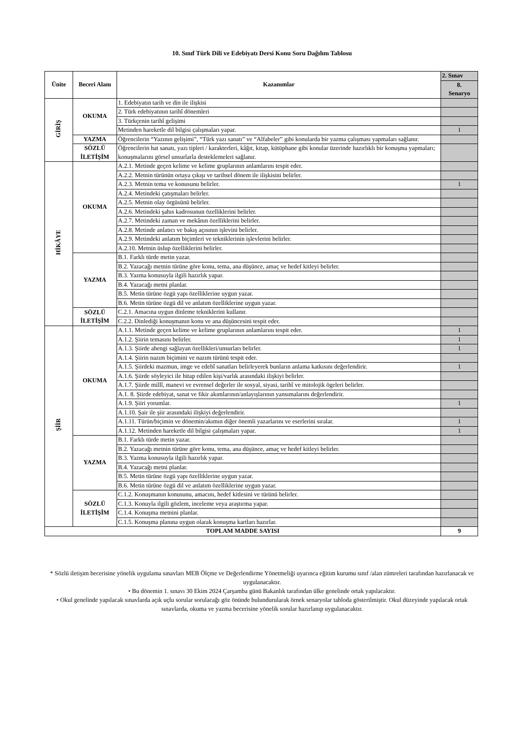10. Sınıf Türk Dili ve Edebiyatı Dersi Konu Soru Dağılım Tablosu
| Ünite | Beceri Alanı | Kazanımlar | 2. Sınav |
| --- | --- | --- | --- |
| | | | 8. Senaryo |
| GİRİŞ | OKUMA | 1. Edebiyatın tarih ve din ile ilişkisi | |
| | | 2. Türk edebiyatının tarihî dönemleri | |
| | | 3. Türkçenin tarihî gelişimi | |
| | | Metinden hareketle dil bilgisi çalışmaları yapar. | 1 |
| | YAZMA | Öğrencilerin “Yazının gelişimi”, “Türk yazı sanatı” ve “Alfabeler” gibi konularda bir yazma çalışması yapmaları sağlanır. | |
| | SÖZLÜ İLETİŞİM | Öğrencilerin hat sanatı, yazı tipleri / karakterleri, kâğıt, kitap, kütüphane gibi konular üzerinde hazırlıklı bir konuşma yapmaları; konuşmalarını görsel unsurlarla desteklemeleri sağlanır. | |
| HİKÂYE | OKUMA | A.2.1. Metinde geçen kelime ve kelime gruplarının anlamlarını tespit eder. | |
| | | A.2.2. Metnin türünün ortaya çıkışı ve tarihsel dönem ile ilişkisini belirler. | |
| | | A.2.3. Metnin tema ve konusunu belirler. | 1 |
| | | A.2.4. Metindeki çatışmaları belirler. | |
| | | A.2.5. Metnin olay örgüsünü belirler. | |
| | | A.2.6. Metindeki şahıs kadrosunun özelliklerini belirler. | |
| | | A.2.7. Metindeki zaman ve mekânın özelliklerini belirler. | |
| | | A.2.8. Metinde anlatıcı ve bakış açısının işlevini belirler. | |
| | | A.2.9. Metindeki anlatım biçimleri ve tekniklerinin işlevlerini belirler. | |
| | | A.2.10. Metnin üslup özelliklerini belirler. | |
| | YAZMA | B.1. Farklı türde metin yazar. | |
| | | B.2. Yazacağı metnin türüne göre konu, tema, ana düşünce, amaç ve hedef kitleyi belirler. | |
| | | B.3. Yazma konusuyla ilgili hazırlık yapar. | |
| | | B.4. Yazacağı metni planlar. | |
| | | B.5. Metin türüne özgü yapı özelliklerine uygun yazar. | |
| | | B.6. Metin türüne özgü dil ve anlatım özelliklerine uygun yazar. | |
| | SÖZLÜ İLETİŞİM | C.2.1. Amacına uygun dinleme tekniklerini kullanır. | |
| | | C.2.2. Dinlediği konuşmanın konu ve ana düşüncesini tespit eder. | |
| ŞİİR | OKUMA | A.1.1. Metinde geçen kelime ve kelime gruplarının anlamlarını tespit eder. | 1 |
| | | A.1.2. Şiirin temasını belirler. | 1 |
| | | A.1.3. Şiirde ahengi sağlayan özellikleri/unsurları belirler. | 1 |
| | | A.1.4. Şiirin nazım biçimini ve nazım türünü tespit eder. | |
| | | A.1.5. Şiirdeki mazmun, imge ve edebî sanatları belirleyerek bunların anlama katkısını değerlendirir. | 1 |
| | | A.1.6. Şiirde söyleyici ile hitap edilen kişi/varlık arasındaki ilişkiyi belirler. | |
| | | A.1.7. Şiirde millî, manevi ve evrensel değerler ile sosyal, siyasi, tarihî ve mitolojik ögeleri belirler. | |
| | | A.1. 8. Şiirde edebiyat, sanat ve fikir akımlarının/anlayışlarının yansımalarını değerlendirir. | |
| | | A.1.9. Şiiri yorumlar. | 1 |
| | | A.1.10. Şair ile şiir arasındaki ilişkiyi değerlendirir. | |
| | | A.1.11. Türün/biçimin ve dönemin/akımın diğer önemli yazarlarını ve eserlerini sıralar. | 1 |
| | | A.1.12. Metinden hareketle dil bilgisi çalışmaları yapar. | 1 |
| | YAZMA | B.1. Farklı türde metin yazar. | |
| | | B.2. Yazacağı metnin türüne göre konu, tema, ana düşünce, amaç ve hedef kitleyi belirler. | |
| | | B.3. Yazma konusuyla ilgili hazırlık yapar. | |
| | | B.4. Yazacağı metni planlar. | |
| | | B.5. Metin türüne özgü yapı özelliklerine uygun yazar. | |
| | | B.6. Metin türüne özgü dil ve anlatım özelliklerine uygun yazar. | |
| | SÖZLÜ İLETİŞİM | C.1.2. Konuşmanın konusunu, amacını, hedef kitlesini ve türünü belirler. | |
| | | C.1.3. Konuyla ilgili gözlem, inceleme veya araştırma yapar. | |
| | | C.1.4. Konuşma metnini planlar. | |
| | | C.1.5. Konuşma planına uygun olarak konuşma kartları hazırlar. | |
| TOPLAM MADDE SAYISI | | | 9 |
* Sözlü iletişim becerisine yönelik uygulama sınavları MEB Ölçme ve Değerlendirme Yönetmeliği uyarınca eğitim kurumu sınıf /alan zümreleri tarafından hazırlanacak ve uygulanacaktır.
• Bu dönemin 1. sınavı 30 Ekim 2024 Çarşamba günü Bakanlık tarafından ülke genelinde ortak yapılacaktır.
• Okul genelinde yapılacak sınavlarda açık uçlu sorular sorulacağı göz önünde bulundurularak örnek senaryolar tabloda gösterilmiştir. Okul düzeyinde yapılacak ortak sınavlarda, okuma ve yazma becerisine yönelik sorular hazırlanıp uygulanacaktır.